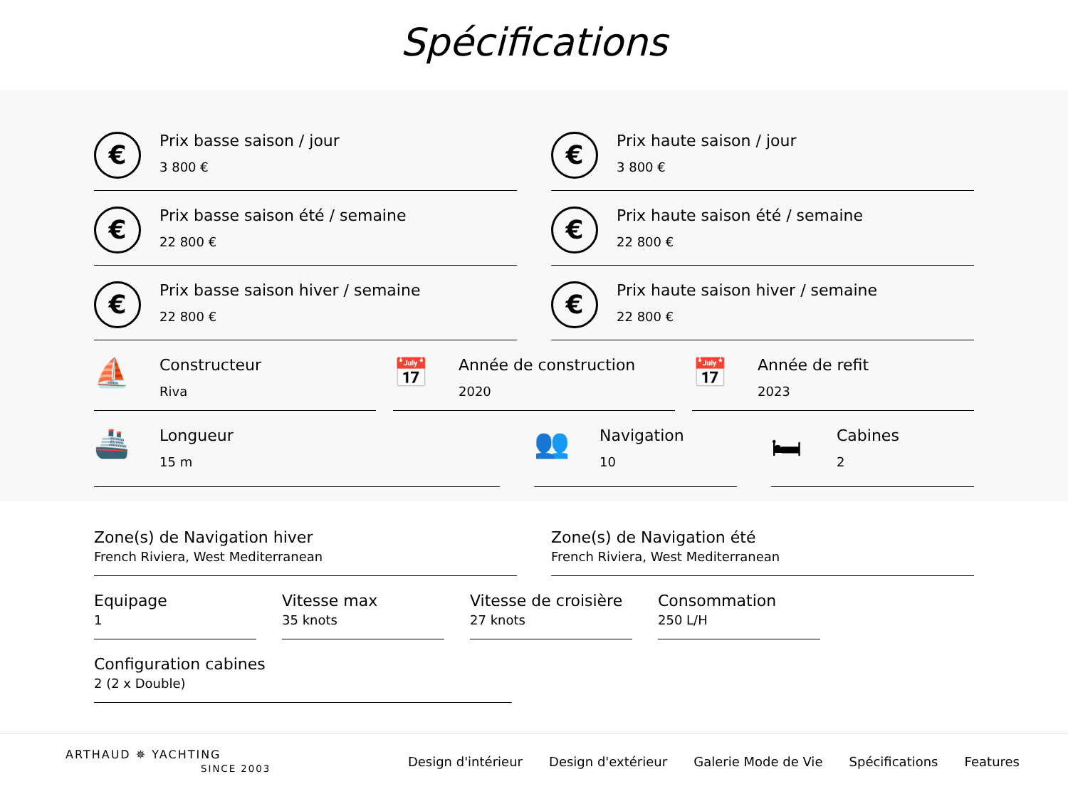Spécifications
€
Prix basse saison / jour
3 800 €
€
Prix haute saison / jour
3 800 €
€
Prix basse saison été / semaine
22 800 €
€
Prix haute saison été / semaine
22 800 €
€
Prix basse saison hiver / semaine
22 800 €
€
Prix haute saison hiver / semaine
22 800 €
⛵
Constructeur
Riva
📅
Année de construction
2020
📅
Année de refit
2023
🚢
Longueur
15 m
👥
Navigation
10
🛏
Cabines
2
Zone(s) de Navigation hiver
French Riviera, West Mediterranean
Zone(s) de Navigation été
French Riviera, West Mediterranean
Equipage
1
Vitesse max
35 knots
Vitesse de croisière
27 knots
Consommation
250 L/H
Configuration cabines
2 (2 x Double)
ARTHAUD ✵ YACHTING
SINCE 2003
Design d'intérieur Design d'extérieur Galerie Mode de Vie Spécifications Features